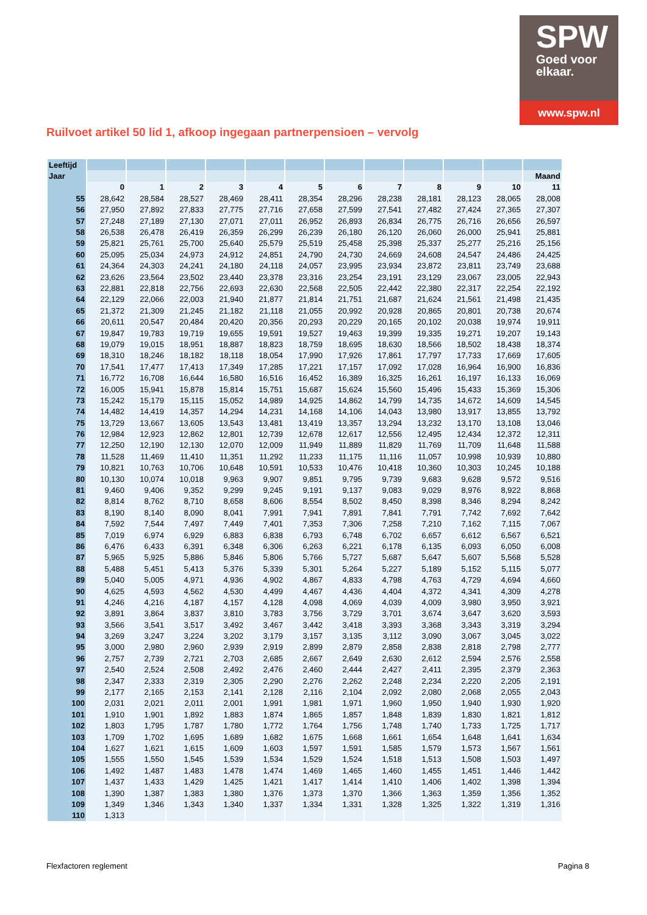SPW
Goed voor
elkaar.
www.spw.nl
Ruilvoet artikel 50 lid 1, afkoop ingegaan partnerpensioen – vervolg
| Leeftijd | | | | | | | | | | | | |
| Jaar | | | | | | | | | | | | Maand |
| | 0 | 1 | 2 | 3 | 4 | 5 | 6 | 7 | 8 | 9 | 10 | 11 |
| 55 | 28,642 | 28,584 | 28,527 | 28,469 | 28,411 | 28,354 | 28,296 | 28,238 | 28,181 | 28,123 | 28,065 | 28,008 |
| 56 | 27,950 | 27,892 | 27,833 | 27,775 | 27,716 | 27,658 | 27,599 | 27,541 | 27,482 | 27,424 | 27,365 | 27,307 |
| 57 | 27,248 | 27,189 | 27,130 | 27,071 | 27,011 | 26,952 | 26,893 | 26,834 | 26,775 | 26,716 | 26,656 | 26,597 |
| 58 | 26,538 | 26,478 | 26,419 | 26,359 | 26,299 | 26,239 | 26,180 | 26,120 | 26,060 | 26,000 | 25,941 | 25,881 |
| 59 | 25,821 | 25,761 | 25,700 | 25,640 | 25,579 | 25,519 | 25,458 | 25,398 | 25,337 | 25,277 | 25,216 | 25,156 |
| 60 | 25,095 | 25,034 | 24,973 | 24,912 | 24,851 | 24,790 | 24,730 | 24,669 | 24,608 | 24,547 | 24,486 | 24,425 |
| 61 | 24,364 | 24,303 | 24,241 | 24,180 | 24,118 | 24,057 | 23,995 | 23,934 | 23,872 | 23,811 | 23,749 | 23,688 |
| 62 | 23,626 | 23,564 | 23,502 | 23,440 | 23,378 | 23,316 | 23,254 | 23,191 | 23,129 | 23,067 | 23,005 | 22,943 |
| 63 | 22,881 | 22,818 | 22,756 | 22,693 | 22,630 | 22,568 | 22,505 | 22,442 | 22,380 | 22,317 | 22,254 | 22,192 |
| 64 | 22,129 | 22,066 | 22,003 | 21,940 | 21,877 | 21,814 | 21,751 | 21,687 | 21,624 | 21,561 | 21,498 | 21,435 |
| 65 | 21,372 | 21,309 | 21,245 | 21,182 | 21,118 | 21,055 | 20,992 | 20,928 | 20,865 | 20,801 | 20,738 | 20,674 |
| 66 | 20,611 | 20,547 | 20,484 | 20,420 | 20,356 | 20,293 | 20,229 | 20,165 | 20,102 | 20,038 | 19,974 | 19,911 |
| 67 | 19,847 | 19,783 | 19,719 | 19,655 | 19,591 | 19,527 | 19,463 | 19,399 | 19,335 | 19,271 | 19,207 | 19,143 |
| 68 | 19,079 | 19,015 | 18,951 | 18,887 | 18,823 | 18,759 | 18,695 | 18,630 | 18,566 | 18,502 | 18,438 | 18,374 |
| 69 | 18,310 | 18,246 | 18,182 | 18,118 | 18,054 | 17,990 | 17,926 | 17,861 | 17,797 | 17,733 | 17,669 | 17,605 |
| 70 | 17,541 | 17,477 | 17,413 | 17,349 | 17,285 | 17,221 | 17,157 | 17,092 | 17,028 | 16,964 | 16,900 | 16,836 |
| 71 | 16,772 | 16,708 | 16,644 | 16,580 | 16,516 | 16,452 | 16,389 | 16,325 | 16,261 | 16,197 | 16,133 | 16,069 |
| 72 | 16,005 | 15,941 | 15,878 | 15,814 | 15,751 | 15,687 | 15,624 | 15,560 | 15,496 | 15,433 | 15,369 | 15,306 |
| 73 | 15,242 | 15,179 | 15,115 | 15,052 | 14,989 | 14,925 | 14,862 | 14,799 | 14,735 | 14,672 | 14,609 | 14,545 |
| 74 | 14,482 | 14,419 | 14,357 | 14,294 | 14,231 | 14,168 | 14,106 | 14,043 | 13,980 | 13,917 | 13,855 | 13,792 |
| 75 | 13,729 | 13,667 | 13,605 | 13,543 | 13,481 | 13,419 | 13,357 | 13,294 | 13,232 | 13,170 | 13,108 | 13,046 |
| 76 | 12,984 | 12,923 | 12,862 | 12,801 | 12,739 | 12,678 | 12,617 | 12,556 | 12,495 | 12,434 | 12,372 | 12,311 |
| 77 | 12,250 | 12,190 | 12,130 | 12,070 | 12,009 | 11,949 | 11,889 | 11,829 | 11,769 | 11,709 | 11,648 | 11,588 |
| 78 | 11,528 | 11,469 | 11,410 | 11,351 | 11,292 | 11,233 | 11,175 | 11,116 | 11,057 | 10,998 | 10,939 | 10,880 |
| 79 | 10,821 | 10,763 | 10,706 | 10,648 | 10,591 | 10,533 | 10,476 | 10,418 | 10,360 | 10,303 | 10,245 | 10,188 |
| 80 | 10,130 | 10,074 | 10,018 | 9,963 | 9,907 | 9,851 | 9,795 | 9,739 | 9,683 | 9,628 | 9,572 | 9,516 |
| 81 | 9,460 | 9,406 | 9,352 | 9,299 | 9,245 | 9,191 | 9,137 | 9,083 | 9,029 | 8,976 | 8,922 | 8,868 |
| 82 | 8,814 | 8,762 | 8,710 | 8,658 | 8,606 | 8,554 | 8,502 | 8,450 | 8,398 | 8,346 | 8,294 | 8,242 |
| 83 | 8,190 | 8,140 | 8,090 | 8,041 | 7,991 | 7,941 | 7,891 | 7,841 | 7,791 | 7,742 | 7,692 | 7,642 |
| 84 | 7,592 | 7,544 | 7,497 | 7,449 | 7,401 | 7,353 | 7,306 | 7,258 | 7,210 | 7,162 | 7,115 | 7,067 |
| 85 | 7,019 | 6,974 | 6,929 | 6,883 | 6,838 | 6,793 | 6,748 | 6,702 | 6,657 | 6,612 | 6,567 | 6,521 |
| 86 | 6,476 | 6,433 | 6,391 | 6,348 | 6,306 | 6,263 | 6,221 | 6,178 | 6,135 | 6,093 | 6,050 | 6,008 |
| 87 | 5,965 | 5,925 | 5,886 | 5,846 | 5,806 | 5,766 | 5,727 | 5,687 | 5,647 | 5,607 | 5,568 | 5,528 |
| 88 | 5,488 | 5,451 | 5,413 | 5,376 | 5,339 | 5,301 | 5,264 | 5,227 | 5,189 | 5,152 | 5,115 | 5,077 |
| 89 | 5,040 | 5,005 | 4,971 | 4,936 | 4,902 | 4,867 | 4,833 | 4,798 | 4,763 | 4,729 | 4,694 | 4,660 |
| 90 | 4,625 | 4,593 | 4,562 | 4,530 | 4,499 | 4,467 | 4,436 | 4,404 | 4,372 | 4,341 | 4,309 | 4,278 |
| 91 | 4,246 | 4,216 | 4,187 | 4,157 | 4,128 | 4,098 | 4,069 | 4,039 | 4,009 | 3,980 | 3,950 | 3,921 |
| 92 | 3,891 | 3,864 | 3,837 | 3,810 | 3,783 | 3,756 | 3,729 | 3,701 | 3,674 | 3,647 | 3,620 | 3,593 |
| 93 | 3,566 | 3,541 | 3,517 | 3,492 | 3,467 | 3,442 | 3,418 | 3,393 | 3,368 | 3,343 | 3,319 | 3,294 |
| 94 | 3,269 | 3,247 | 3,224 | 3,202 | 3,179 | 3,157 | 3,135 | 3,112 | 3,090 | 3,067 | 3,045 | 3,022 |
| 95 | 3,000 | 2,980 | 2,960 | 2,939 | 2,919 | 2,899 | 2,879 | 2,858 | 2,838 | 2,818 | 2,798 | 2,777 |
| 96 | 2,757 | 2,739 | 2,721 | 2,703 | 2,685 | 2,667 | 2,649 | 2,630 | 2,612 | 2,594 | 2,576 | 2,558 |
| 97 | 2,540 | 2,524 | 2,508 | 2,492 | 2,476 | 2,460 | 2,444 | 2,427 | 2,411 | 2,395 | 2,379 | 2,363 |
| 98 | 2,347 | 2,333 | 2,319 | 2,305 | 2,290 | 2,276 | 2,262 | 2,248 | 2,234 | 2,220 | 2,205 | 2,191 |
| 99 | 2,177 | 2,165 | 2,153 | 2,141 | 2,128 | 2,116 | 2,104 | 2,092 | 2,080 | 2,068 | 2,055 | 2,043 |
| 100 | 2,031 | 2,021 | 2,011 | 2,001 | 1,991 | 1,981 | 1,971 | 1,960 | 1,950 | 1,940 | 1,930 | 1,920 |
| 101 | 1,910 | 1,901 | 1,892 | 1,883 | 1,874 | 1,865 | 1,857 | 1,848 | 1,839 | 1,830 | 1,821 | 1,812 |
| 102 | 1,803 | 1,795 | 1,787 | 1,780 | 1,772 | 1,764 | 1,756 | 1,748 | 1,740 | 1,733 | 1,725 | 1,717 |
| 103 | 1,709 | 1,702 | 1,695 | 1,689 | 1,682 | 1,675 | 1,668 | 1,661 | 1,654 | 1,648 | 1,641 | 1,634 |
| 104 | 1,627 | 1,621 | 1,615 | 1,609 | 1,603 | 1,597 | 1,591 | 1,585 | 1,579 | 1,573 | 1,567 | 1,561 |
| 105 | 1,555 | 1,550 | 1,545 | 1,539 | 1,534 | 1,529 | 1,524 | 1,518 | 1,513 | 1,508 | 1,503 | 1,497 |
| 106 | 1,492 | 1,487 | 1,483 | 1,478 | 1,474 | 1,469 | 1,465 | 1,460 | 1,455 | 1,451 | 1,446 | 1,442 |
| 107 | 1,437 | 1,433 | 1,429 | 1,425 | 1,421 | 1,417 | 1,414 | 1,410 | 1,406 | 1,402 | 1,398 | 1,394 |
| 108 | 1,390 | 1,387 | 1,383 | 1,380 | 1,376 | 1,373 | 1,370 | 1,366 | 1,363 | 1,359 | 1,356 | 1,352 |
| 109 | 1,349 | 1,346 | 1,343 | 1,340 | 1,337 | 1,334 | 1,331 | 1,328 | 1,325 | 1,322 | 1,319 | 1,316 |
| 110 | 1,313 | | | | | | | | | | | |
Flexfactoren reglement Pagina 8